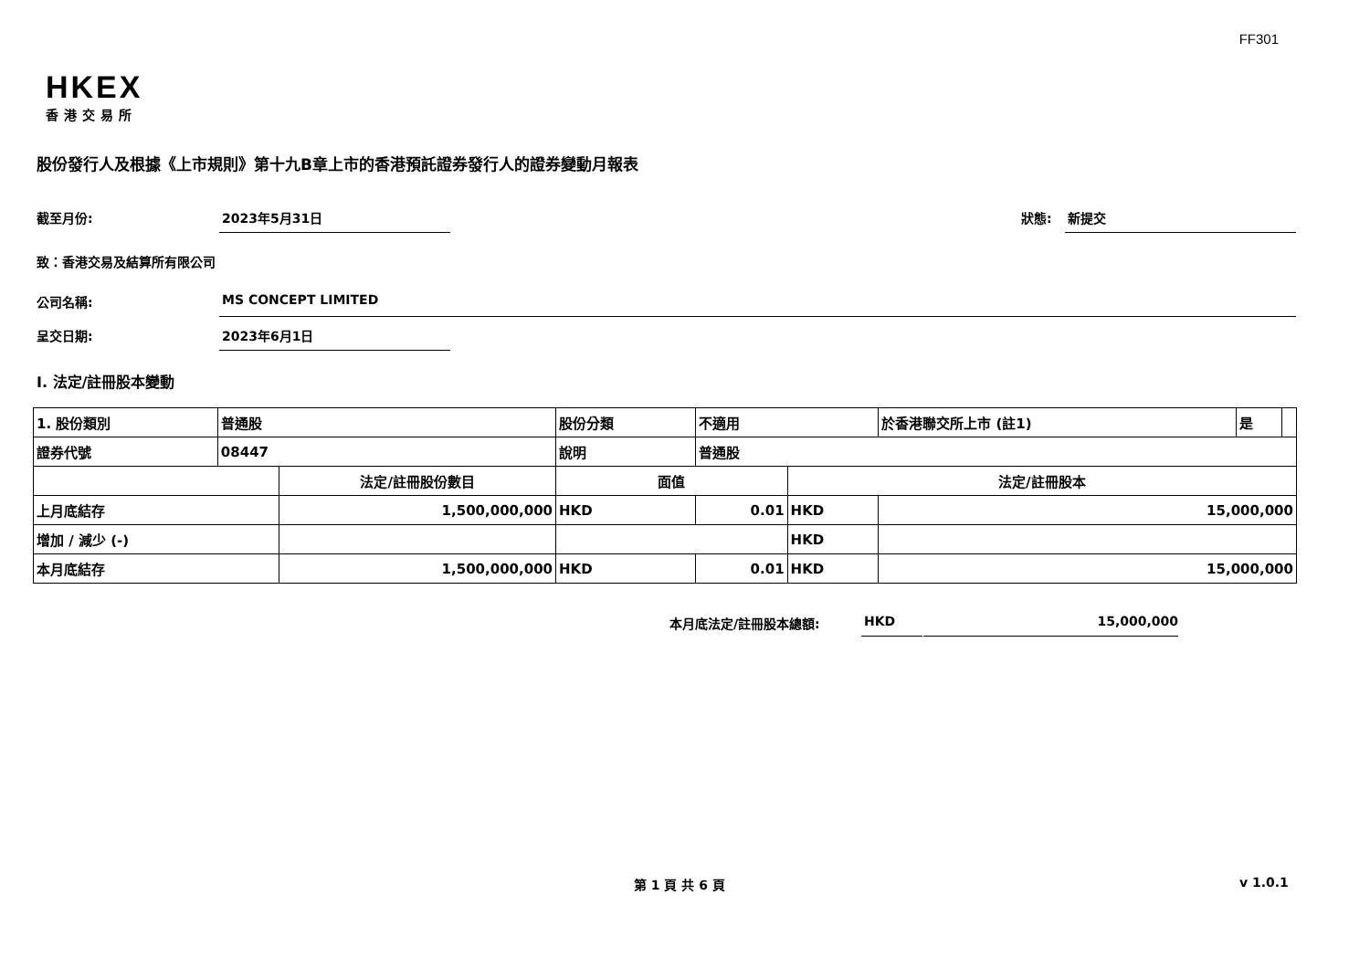FF301
HKEX
香港交易所
股份發行人及根據《上市規則》第十九B章上市的香港預託證券發行人的證券變動月報表
截至月份: 2023年5月31日 狀態: 新提交
致：香港交易及結算所有限公司
公司名稱: MS CONCEPT LIMITED
呈交日期: 2023年6月1日
I. 法定/註冊股本變動
| 1. 股份類別 | 普通股 | | 股份分類 | | 不適用 | | 於香港聯交所上市 (註1) | 是 | |
| 證券代號 | 08447 | | 說明 | | 普通股 | | | | |
| | | 法定/註冊股份數目 | | 面值 | | 法定/註冊股本 | | | |
| 上月底結存 | | 1,500,000,000 | | HKD | 0.01 | HKD | 15,000,000 | | |
| 增加 / 減少 (-) | | | | | | HKD | | | |
| 本月底結存 | | 1,500,000,000 | | HKD | 0.01 | HKD | 15,000,000 | | |
本月底法定/註冊股本總額: HKD 15,000,000
第 1 頁 共 6 頁 v 1.0.1